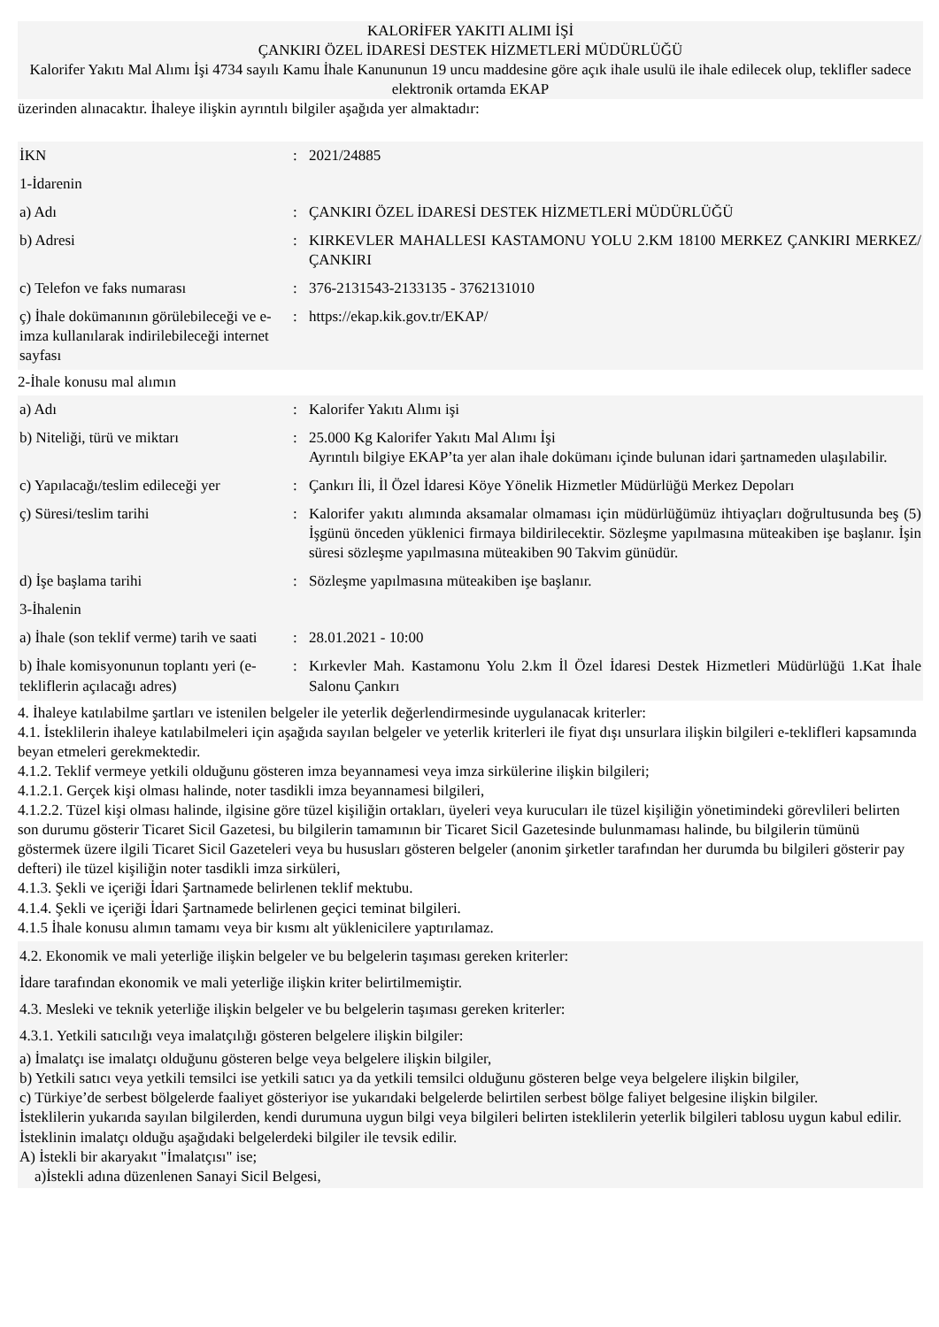KALORİFER YAKITI ALIMI İŞİ
ÇANKIRI ÖZEL İDARESİ DESTEK HİZMETLERİ MÜDÜRLÜĞÜ
Kalorifer Yakıtı Mal Alımı İşi 4734 sayılı Kamu İhale Kanununun 19 uncu maddesine göre açık ihale usulü ile ihale edilecek olup, teklifler sadece elektronik ortamda EKAP
üzerinden alınacaktır. İhaleye ilişkin ayrıntılı bilgiler aşağıda yer almaktadır:
| İKN | : | 2021/24885 |
| 1-İdarenin | | |
| a) Adı | : | ÇANKIRI ÖZEL İDARESİ DESTEK HİZMETLERİ MÜDÜRLÜĞÜ |
| b) Adresi | : | KIRKEVLER MAHALLESI KASTAMONU YOLU 2.KM 18100 MERKEZ ÇANKIRI MERKEZ/ÇANKIRI |
| c) Telefon ve faks numarası | : | 376-2131543-2133135 - 3762131010 |
| ç) İhale dokümanının görülebileceği ve e-imza kullanılarak indirilebileceği internet sayfası | : | https://ekap.kik.gov.tr/EKAP/ |
2-İhale konusu mal alımın
| a) Adı | : | Kalorifer Yakıtı Alımı işi |
| b) Niteliği, türü ve miktarı | : | 25.000 Kg Kalorifer Yakıtı Mal Alımı İşi Ayrıntılı bilgiye EKAP’ta yer alan ihale dokümanı içinde bulunan idari şartnameden ulaşılabilir. |
| c) Yapılacağı/teslim edileceği yer | : | Çankırı İli, İl Özel İdaresi Köye Yönelik Hizmetler Müdürlüğü Merkez Depoları |
| ç) Süresi/teslim tarihi | : | Kalorifer yakıtı alımında aksamalar olmaması için müdürlüğümüz ihtiyaçları doğrultusunda beş (5) İşgünü önceden yüklenici firmaya bildirilecektir. Sözleşme yapılmasına müteakiben işe başlanır. İşin süresi sözleşme yapılmasına müteakiben 90 Takvim günüdür. |
| d) İşe başlama tarihi | : | Sözleşme yapılmasına müteakiben işe başlanır. |
| 3-İhalenin | | |
| a) İhale (son teklif verme) tarih ve saati | : | 28.01.2021 - 10:00 |
| b) İhale komisyonunun toplantı yeri (e-tekliflerin açılacağı adres) | : | Kırkevler Mah. Kastamonu Yolu 2.km İl Özel İdaresi Destek Hizmetleri Müdürlüğü 1.Kat İhale Salonu Çankırı |
4. İhaleye katılabilme şartları ve istenilen belgeler ile yeterlik değerlendirmesinde uygulanacak kriterler:
4.1. İsteklilerin ihaleye katılabilmeleri için aşağıda sayılan belgeler ve yeterlik kriterleri ile fiyat dışı unsurlara ilişkin bilgileri e-teklifleri kapsamında beyan etmeleri gerekmektedir.
4.1.2. Teklif vermeye yetkili olduğunu gösteren imza beyannamesi veya imza sirkülerine ilişkin bilgileri;
4.1.2.1. Gerçek kişi olması halinde, noter tasdikli imza beyannamesi bilgileri,
4.1.2.2. Tüzel kişi olması halinde, ilgisine göre tüzel kişiliğin ortakları, üyeleri veya kurucuları ile tüzel kişiliğin yönetimindeki görevlileri belirten son durumu gösterir Ticaret Sicil Gazetesi, bu bilgilerin tamamının bir Ticaret Sicil Gazetesinde bulunmaması halinde, bu bilgilerin tümünü göstermek üzere ilgili Ticaret Sicil Gazeteleri veya bu hususları gösteren belgeler (anonim şirketler tarafından her durumda bu bilgileri gösterir pay defteri) ile tüzel kişiliğin noter tasdikli imza sirküleri,
4.1.3. Şekli ve içeriği İdari Şartnamede belirlenen teklif mektubu.
4.1.4. Şekli ve içeriği İdari Şartnamede belirlenen geçici teminat bilgileri.
4.1.5 İhale konusu alımın tamamı veya bir kısmı alt yüklenicilere yaptırılamaz.
4.2. Ekonomik ve mali yeterliğe ilişkin belgeler ve bu belgelerin taşıması gereken kriterler:
İdare tarafından ekonomik ve mali yeterliğe ilişkin kriter belirtilmemiştir.
4.3. Mesleki ve teknik yeterliğe ilişkin belgeler ve bu belgelerin taşıması gereken kriterler:
4.3.1. Yetkili satıcılığı veya imalatçılığı gösteren belgelere ilişkin bilgiler:
a) İmalatçı ise imalatçı olduğunu gösteren belge veya belgelere ilişkin bilgiler,
b) Yetkili satıcı veya yetkili temsilci ise yetkili satıcı ya da yetkili temsilci olduğunu gösteren belge veya belgelere ilişkin bilgiler,
c) Türkiye’de serbest bölgelerde faaliyet gösteriyor ise yukarıdaki belgelerde belirtilen serbest bölge faliyet belgesine ilişkin bilgiler.
İsteklilerin yukarıda sayılan bilgilerden, kendi durumuna uygun bilgi veya bilgileri belirten isteklilerin yeterlik bilgileri tablosu uygun kabul edilir. İsteklinin imalatçı olduğu aşağıdaki belgelerdeki bilgiler ile tevsik edilir.
A) İstekli bir akaryakıt "İmalatçısı" ise;
a)İstekli adına düzenlenen Sanayi Sicil Belgesi,